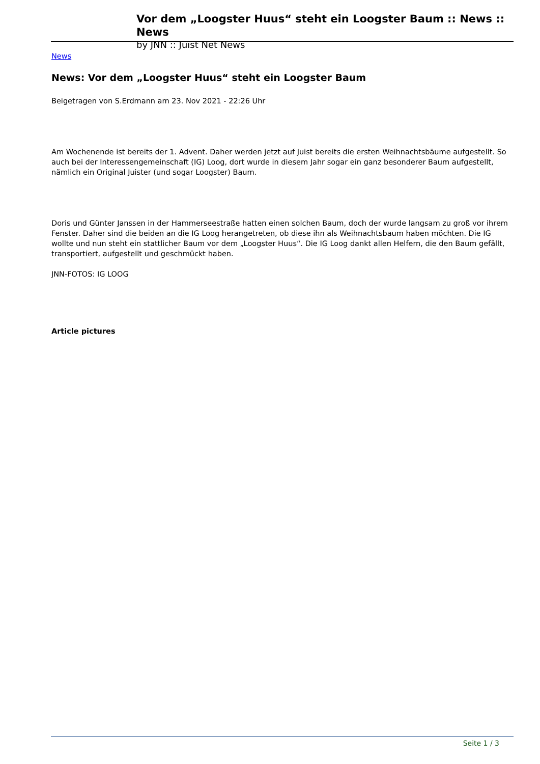Vor dem „Loogster Huus“ steht ein Loogster Baum :: News :: News
by JNN :: Juist Net News
News
News: Vor dem „Loogster Huus“ steht ein Loogster Baum
Beigetragen von S.Erdmann am 23. Nov 2021 - 22:26 Uhr
Am Wochenende ist bereits der 1. Advent. Daher werden jetzt auf Juist bereits die ersten Weihnachtsbäume aufgestellt. So auch bei der Interessengemeinschaft (IG) Loog, dort wurde in diesem Jahr sogar ein ganz besonderer Baum aufgestellt, nämlich ein Original Juister (und sogar Loogster) Baum.
Doris und Günter Janssen in der Hammerseestraße hatten einen solchen Baum, doch der wurde langsam zu groß vor ihrem Fenster. Daher sind die beiden an die IG Loog herangetreten, ob diese ihn als Weihnachtsbaum haben möchten. Die IG wollte und nun steht ein stattlicher Baum vor dem „Loogster Huus“. Die IG Loog dankt allen Helfern, die den Baum gefällt, transportiert, aufgestellt und geschmückt haben.
JNN-FOTOS: IG LOOG
Article pictures
Seite 1 / 3